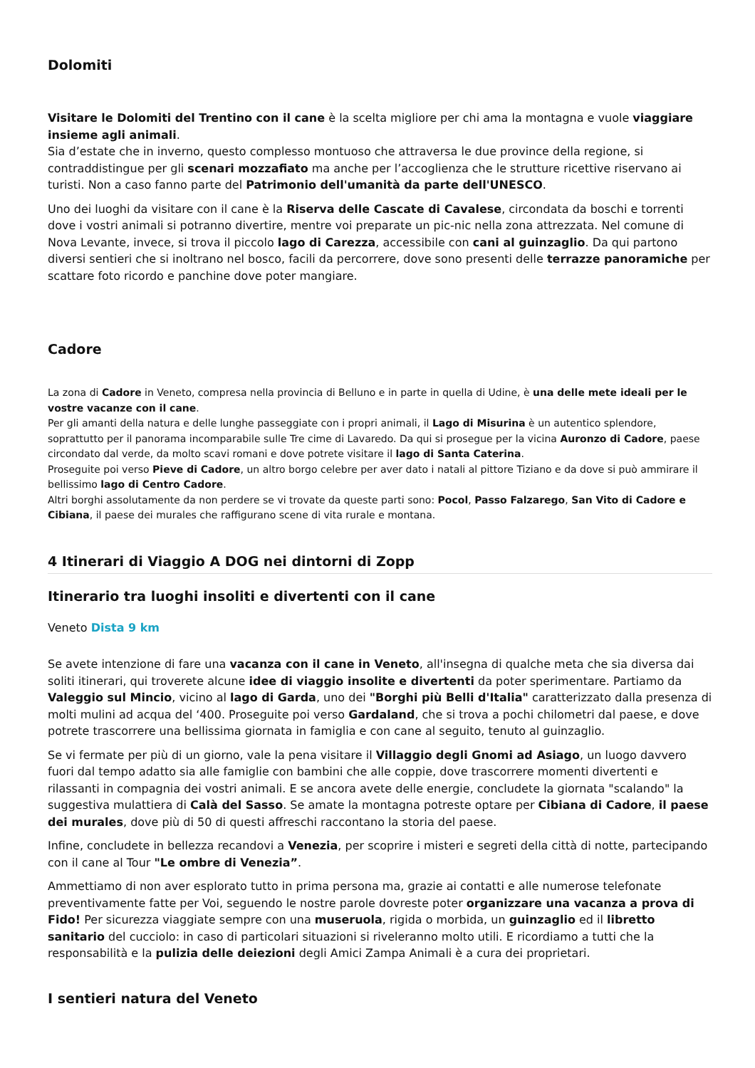Dolomiti
Visitare le Dolomiti del Trentino con il cane è la scelta migliore per chi ama la montagna e vuole viaggiare insieme agli animali.
Sia d’estate che in inverno, questo complesso montuoso che attraversa le due province della regione, si contraddistingue per gli scenari mozzafiato ma anche per l’accoglienza che le strutture ricettive riservano ai turisti. Non a caso fanno parte del Patrimonio dell'umanità da parte dell'UNESCO.
Uno dei luoghi da visitare con il cane è la Riserva delle Cascate di Cavalese, circondata da boschi e torrenti dove i vostri animali si potranno divertire, mentre voi preparate un pic-nic nella zona attrezzata. Nel comune di Nova Levante, invece, si trova il piccolo lago di Carezza, accessibile con cani al guinzaglio. Da qui partono diversi sentieri che si inoltrano nel bosco, facili da percorrere, dove sono presenti delle terrazze panoramiche per scattare foto ricordo e panchine dove poter mangiare.
Cadore
La zona di Cadore in Veneto, compresa nella provincia di Belluno e in parte in quella di Udine, è una delle mete ideali per le vostre vacanze con il cane.
Per gli amanti della natura e delle lunghe passeggiate con i propri animali, il Lago di Misurina è un autentico splendore, soprattutto per il panorama incomparabile sulle Tre cime di Lavaredo. Da qui si prosegue per la vicina Auronzo di Cadore, paese circondato dal verde, da molto scavi romani e dove potrete visitare il lago di Santa Caterina.
Proseguite poi verso Pieve di Cadore, un altro borgo celebre per aver dato i natali al pittore Tiziano e da dove si può ammirare il bellissimo lago di Centro Cadore.
Altri borghi assolutamente da non perdere se vi trovate da queste parti sono: Pocol, Passo Falzarego, San Vito di Cadore e Cibiana, il paese dei murales che raffigurano scene di vita rurale e montana.
4 Itinerari di Viaggio A DOG nei dintorni di Zopp
Itinerario tra luoghi insoliti e divertenti con il cane
Veneto Dista 9 km
Se avete intenzione di fare una vacanza con il cane in Veneto, all'insegna di qualche meta che sia diversa dai soliti itinerari, qui troverete alcune idee di viaggio insolite e divertenti da poter sperimentare. Partiamo da Valeggio sul Mincio, vicino al lago di Garda, uno dei "Borghi più Belli d'Italia" caratterizzato dalla presenza di molti mulini ad acqua del ‘400. Proseguite poi verso Gardaland, che si trova a pochi chilometri dal paese, e dove potrete trascorrere una bellissima giornata in famiglia e con cane al seguito, tenuto al guinzaglio.
Se vi fermate per più di un giorno, vale la pena visitare il Villaggio degli Gnomi ad Asiago, un luogo davvero fuori dal tempo adatto sia alle famiglie con bambini che alle coppie, dove trascorrere momenti divertenti e rilassanti in compagnia dei vostri animali. E se ancora avete delle energie, concludete la giornata "scalando" la suggestiva mulattiera di Calà del Sasso. Se amate la montagna potreste optare per Cibiana di Cadore, il paese dei murales, dove più di 50 di questi affreschi raccontano la storia del paese.
Infine, concludete in bellezza recandovi a Venezia, per scoprire i misteri e segreti della città di notte, partecipando con il cane al Tour "Le ombre di Venezia”.
Ammettiamo di non aver esplorato tutto in prima persona ma, grazie ai contatti e alle numerose telefonate preventivamente fatte per Voi, seguendo le nostre parole dovreste poter organizzare una vacanza a prova di Fido! Per sicurezza viaggiate sempre con una museruola, rigida o morbida, un guinzaglio ed il libretto sanitario del cucciolo: in caso di particolari situazioni si riveleranno molto utili. E ricordiamo a tutti che la responsabilità e la pulizia delle deiezioni degli Amici Zampa Animali è a cura dei proprietari.
I sentieri natura del Veneto